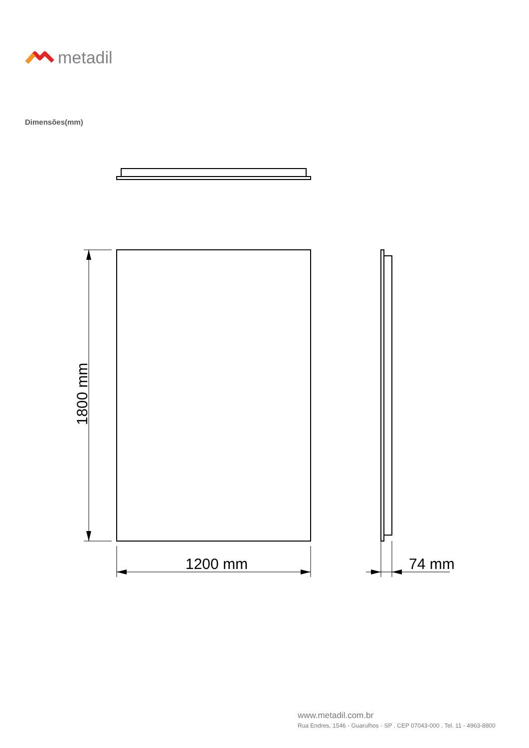metadil
Dimensões(mm)
1800 mm
1200 mm 74 mm
www.metadil.com.br
Rua Endres, 1546 - Guarulhos - SP . CEP 07043-000 . Tel. 11 - 4963-8800